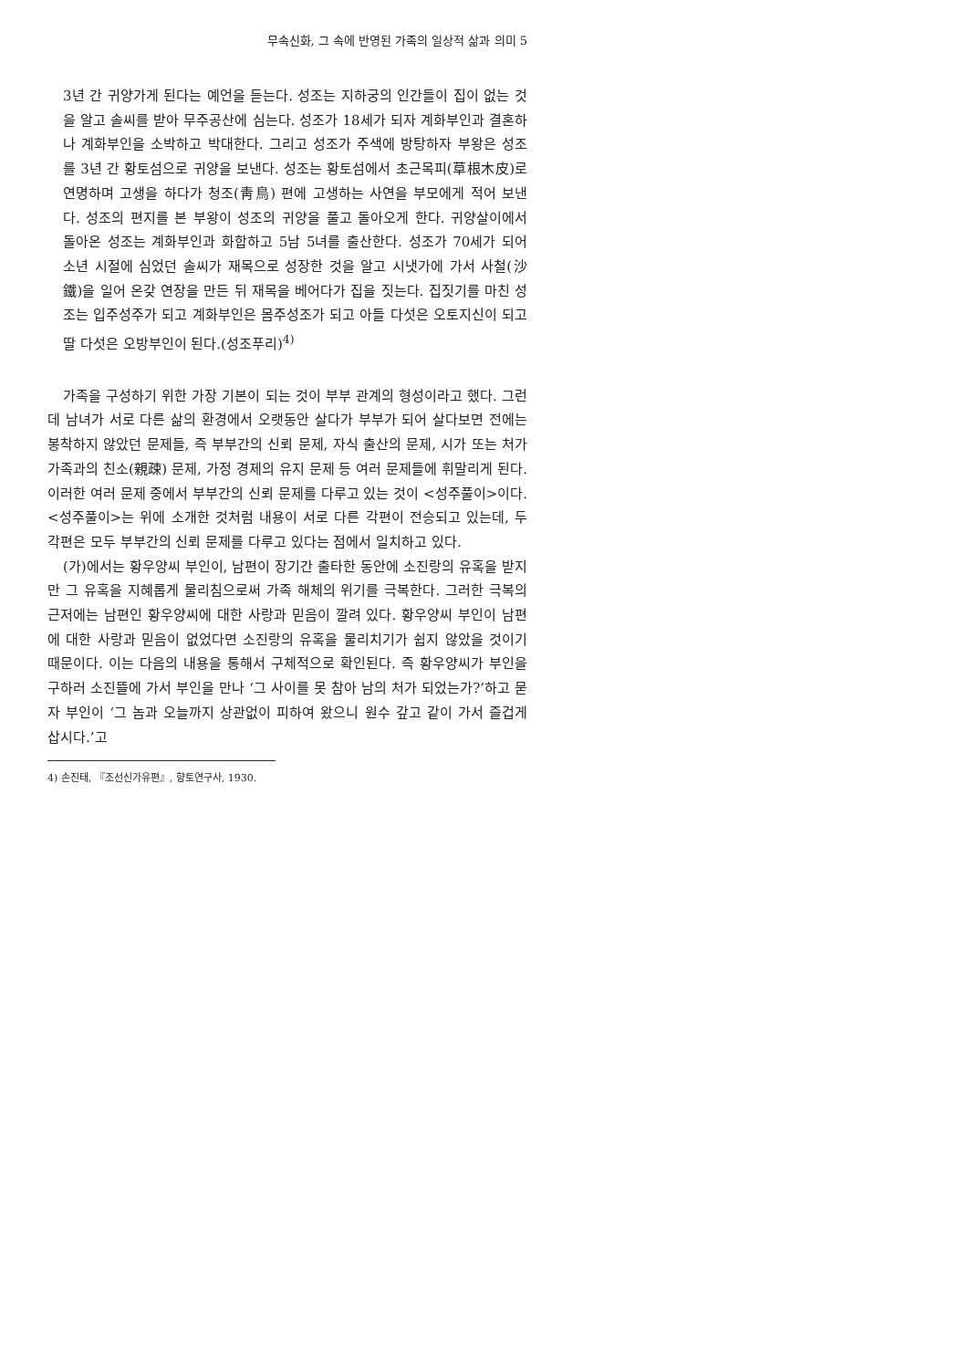무속신화, 그 속에 반영된 가족의 일상적 삶과 의미 5
3년 간 귀양가게 된다는 예언을 듣는다. 성조는 지하궁의 인간들이 집이 없는 것을 알고 솔씨를 받아 무주공산에 심는다. 성조가 18세가 되자 계화부인과 결혼하나 계화부인을 소박하고 박대한다. 그리고 성조가 주색에 방탕하자 부왕은 성조를 3년 간 황토섬으로 귀양을 보낸다. 성조는 황토섬에서 초근목피(草根木皮)로 연명하며 고생을 하다가 청조(靑鳥) 편에 고생하는 사연을 부모에게 적어 보낸다. 성조의 편지를 본 부왕이 성조의 귀양을 풀고 돌아오게 한다. 귀양살이에서 돌아온 성조는 계화부인과 화합하고 5남 5녀를 출산한다. 성조가 70세가 되어 소년 시절에 심었던 솔씨가 재목으로 성장한 것을 알고 시냇가에 가서 사철(沙鐵)을 일어 온갖 연장을 만든 뒤 재목을 베어다가 집을 짓는다. 집짓기를 마친 성조는 입주성주가 되고 계화부인은 몸주성조가 되고 아들 다섯은 오토지신이 되고 딸 다섯은 오방부인이 된다.(성조푸리)<sup>4)</sup>
가족을 구성하기 위한 가장 기본이 되는 것이 부부 관계의 형성이라고 했다. 그런데 남녀가 서로 다른 삶의 환경에서 오랫동안 살다가 부부가 되어 살다보면 전에는 봉착하지 않았던 문제들, 즉 부부간의 신뢰 문제, 자식 출산의 문제, 시가 또는 처가 가족과의 친소(親疎) 문제, 가정 경제의 유지 문제 등 여러 문제들에 휘말리게 된다. 이러한 여러 문제 중에서 부부간의 신뢰 문제를 다루고 있는 것이 <성주풀이>이다. <성주풀이>는 위에 소개한 것처럼 내용이 서로 다른 각편이 전승되고 있는데, 두 각편은 모두 부부간의 신뢰 문제를 다루고 있다는 점에서 일치하고 있다.
(가)에서는 황우양씨 부인이, 남편이 장기간 출타한 동안에 소진랑의 유혹을 받지만 그 유혹을 지혜롭게 물리침으로써 가족 해체의 위기를 극복한다. 그러한 극복의 근저에는 남편인 황우양씨에 대한 사랑과 믿음이 깔려 있다. 황우양씨 부인이 남편에 대한 사랑과 믿음이 없었다면 소진랑의 유혹을 물리치기가 쉽지 않았을 것이기 때문이다. 이는 다음의 내용을 통해서 구체적으로 확인된다. 즉 황우양씨가 부인을 구하러 소진뜰에 가서 부인을 만나 ‘그 사이를 못 참아 남의 처가 되었는가?’하고 묻자 부인이 ‘그 놈과 오늘까지 상관없이 피하여 왔으니 원수 갚고 같이 가서 즐겁게 삽시다.’고
4) 손진태, 『조선신가유편』, 향토연구사, 1930.